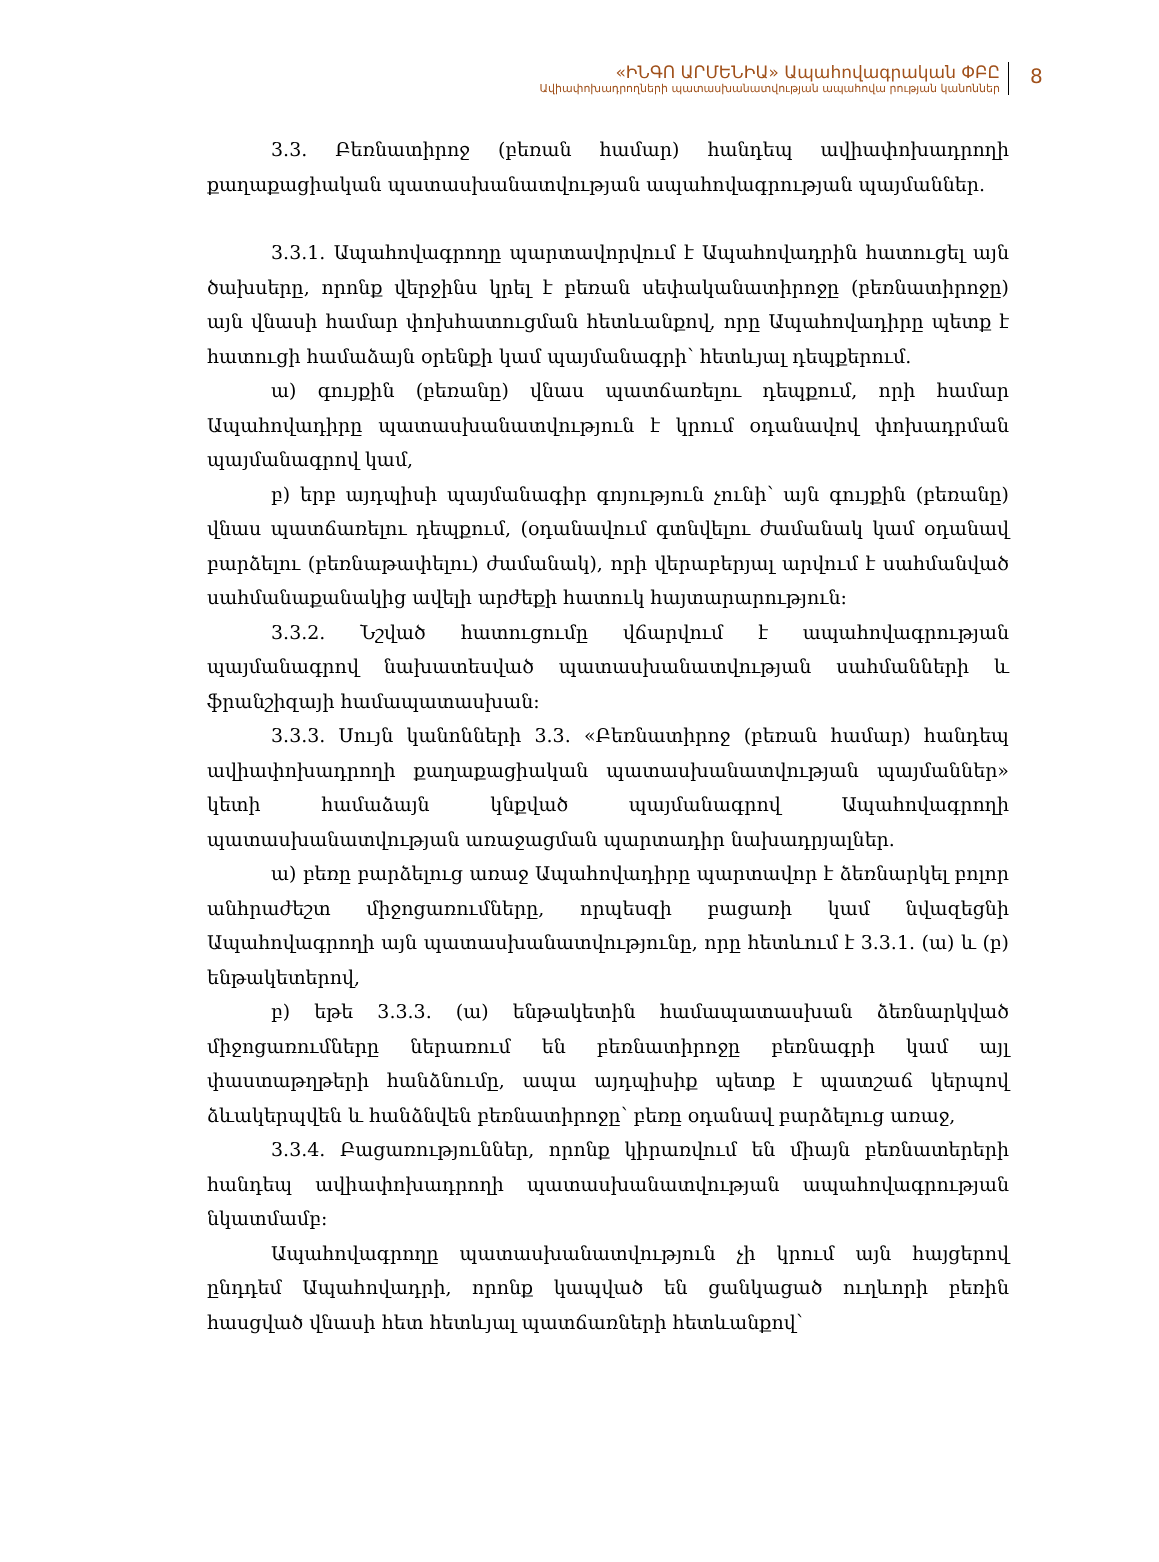«ԻՆԳՈ ԱՐՄԵՆԻԱ» Ապահովագրական ՓԲԸ
Ավիափոխադրողների պատասխանատվության ապահովա րության կանոններ
8
3.3. Բեռնատիրոջ (բեռան համար) հանդեպ ավիափոխադրողի քաղաքացիական պատասխանատվության ապահովագրության պայմաններ.
3.3.1. Ապահովագրողը պարտավորվում է Ապահովադրին հատուցել այն ծախսերը, որոնք վերջինս կրել է բեռան սեփականատիրոջը (բեռնատիրոջը) այն վնասի համար փոխհատուցման հետևանքով, որը Ապահովադիրը պետք է հատուցի համաձայն օրենքի կամ պայմանագրի՝ հետևյալ դեպքերում.
ա) գույքին (բեռանը) վնաս պատճառելու դեպքում, որի համար Ապահովադիրը պատասխանատվություն է կրում օդանավով փոխադրման պայմանագրով կամ,
բ) երբ այդպիսի պայմանագիր գոյություն չունի՝ այն գույքին (բեռանը) վնաս պատճառելու դեպքում, (օդանավում գտնվելու ժամանակ կամ օդանավ բարձելու (բեռնաթափելու) ժամանակ), որի վերաբերյալ արվում է սահմանված սահմանաքանակից ավելի արժեքի հատուկ հայտարարություն:
3.3.2. Նշված հատուցումը վճարվում է ապահովագրության պայմանագրով նախատեսված պատասխանատվության սահմանների և ֆրանշիզայի համապատասխան:
3.3.3. Սույն կանոնների 3.3. «Բեռնատիրոջ (բեռան համար) հանդեպ ավիափոխադրողի քաղաքացիական պատասխանատվության պայմաններ» կետի համաձայն կնքված պայմանագրով Ապահովագրողի պատասխանատվության առաջացման պարտադիր նախադրյալներ.
ա) բեռը բարձելուց առաջ Ապահովադիրը պարտավոր է ձեռնարկել բոլոր անհրաժեշտ միջոցառումները, որպեսզի բացառի կամ նվազեցնի Ապահովագրողի այն պատասխանատվությունը, որը հետևում է 3.3.1. (ա) և (բ) ենթակետերով,
բ) եթե 3.3.3. (ա) ենթակետին համապատասխան ձեռնարկված միջոցառումները ներառում են բեռնատիրոջը բեռնագրի կամ այլ փաստաթղթերի հանձնումը, ապա այդպիսիք պետք է պատշաճ կերպով ձևակերպվեն և հանձնվեն բեռնատիրոջը՝ բեռը օդանավ բարձելուց առաջ,
3.3.4. Բացառություններ, որոնք կիրառվում են միայն բեռնատերերի հանդեպ ավիափոխադրողի պատասխանատվության ապահովագրության նկատմամբ:
Ապահովագրողը պատասխանատվություն չի կրում այն հայցերով ընդդեմ Ապահովադրի, որոնք կապված են ցանկացած ուղևորի բեռին հասցված վնասի հետ հետևյալ պատճառների հետևանքով՝